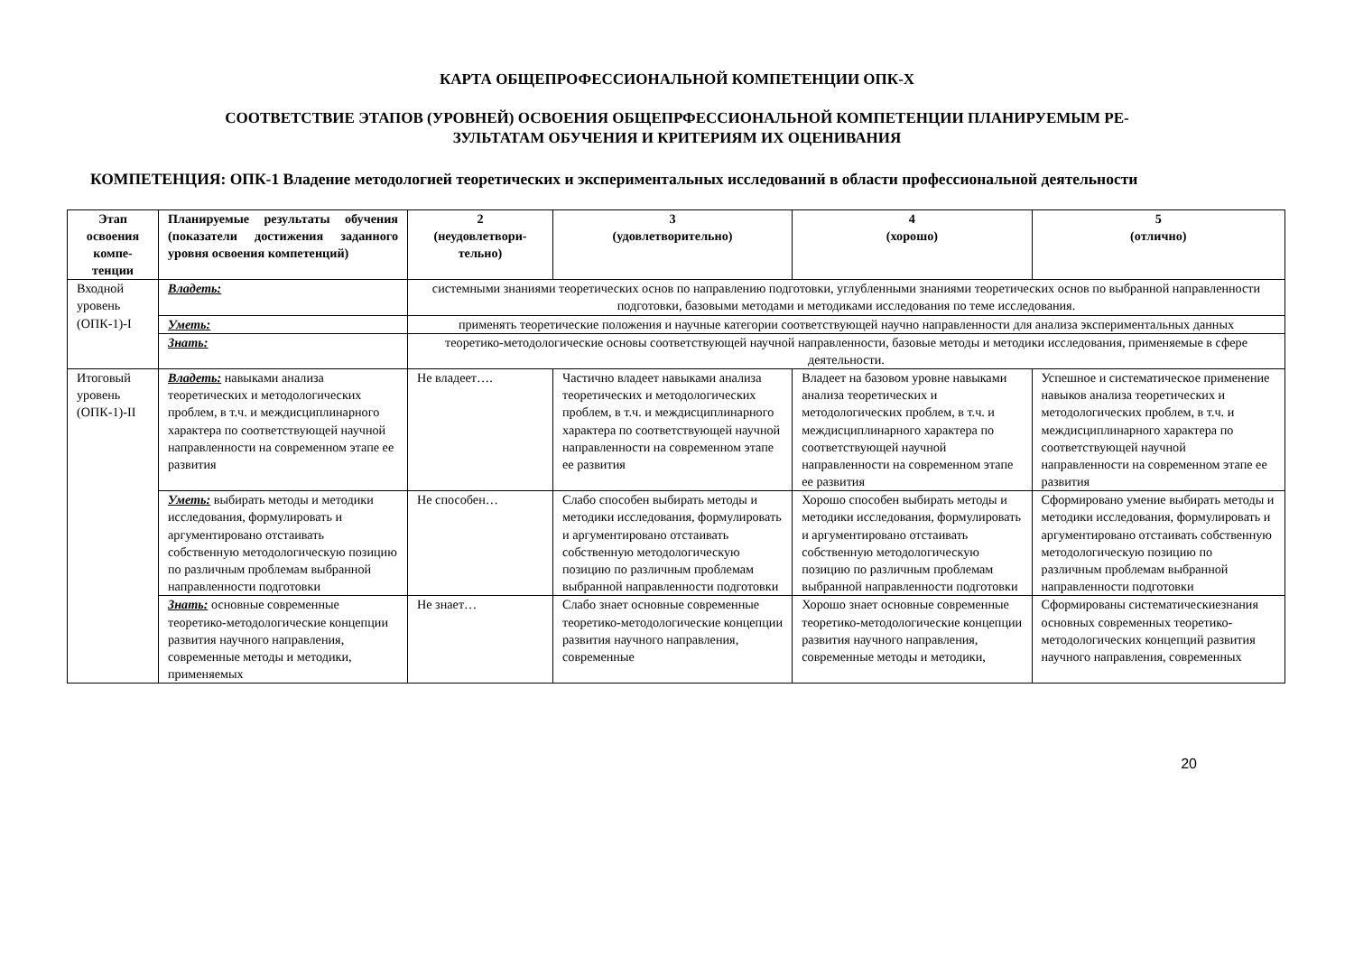КАРТА ОБЩЕПРОФЕССИОНАЛЬНОЙ КОМПЕТЕНЦИИ ОПК-Х
СООТВЕТСТВИЕ ЭТАПОВ (УРОВНЕЙ) ОСВОЕНИЯ ОБЩЕПРФЕССИОНАЛЬНОЙ КОМПЕТЕНЦИИ ПЛАНИРУЕМЫМ РЕ-
ЗУЛЬТАТАМ ОБУЧЕНИЯ И КРИТЕРИЯМ ИХ ОЦЕНИВАНИЯ
КОМПЕТЕНЦИЯ: ОПК-1 Владение методологией теоретических и экспериментальных исследований в области профессиональной деятельности
| Этап освоения компе-тенции | Планируемые результаты обучения (показатели достижения заданного уровня освоения компетенций) | 2 (неудовлетвори-тельно) | 3 (удовлетворительно) | 4 (хорошо) | 5 (отлично) |
| --- | --- | --- | --- | --- | --- |
| Входной уровень (ОПК-1)-I | Владеть: | системными знаниями теоретических основ по направлению подготовки, углубленными знаниями теоретических основ по выбранной направленности подготовки, базовыми методами и методиками исследования по теме исследования. | | | |
| | Уметь: | применять теоретические положения и научные категории соответствующей научно направленности для анализа экспериментальных данных | | | |
| | Знать: | теоретико-методологические основы соответствующей научной направленности, базовые методы и методики исследования, применяемые в сфере деятельности. | | | |
| Итоговый уровень (ОПК-1)-II | Владеть: навыками анализа теоретических и методологических проблем, в т.ч. и междисциплинарного характера по соответствующей научной направленности на современном этапе ее развития | Не владеет…. | Частично владеет навыками анализа теоретических и методологических проблем, в т.ч. и междисциплинарного характера по соответствующей научной направленности на современном этапе ее развития | Владеет на базовом уровне навыками анализа теоретических и методологических проблем, в т.ч. и междисциплинарного характера по соответствующей научной направленности на современном этапе ее развития | Успешное и систематическое применение навыков анализа теоретических и методологических проблем, в т.ч. и междисциплинарного характера по соответствующей научной направленности на современном этапе ее развития |
| | Уметь: выбирать методы и методики исследования, формулировать и аргументировано отстаивать собственную методологическую позицию по различным проблемам выбранной направленности подготовки | Не способен… | Слабо способен выбирать методы и методики исследования, формулировать и аргументировано отстаивать собственную методологическую позицию по различным проблемам выбранной направленности подготовки | Хорошо способен выбирать методы и методики исследования, формулировать и аргументировано отстаивать собственную методологическую позицию по различным проблемам выбранной направленности подготовки | Сформировано умение выбирать методы и методики исследования, формулировать и аргументировано отстаивать собственную методологическую позицию по различным проблемам выбранной направленности подготовки |
| | Знать: основные современные теоретико-методологические концепции развития научного направления, современные методы и методики, применяемых | Не знает… | Слабо знает основные современные теоретико-методологические концепции развития научного направления, современные | Хорошо знает основные современные теоретико-методологические концепции развития научного направления, современные методы и методики, | Сформированы систематическиезнания основных современных теоретико-методологических концепций развития научного направления, современных |
20